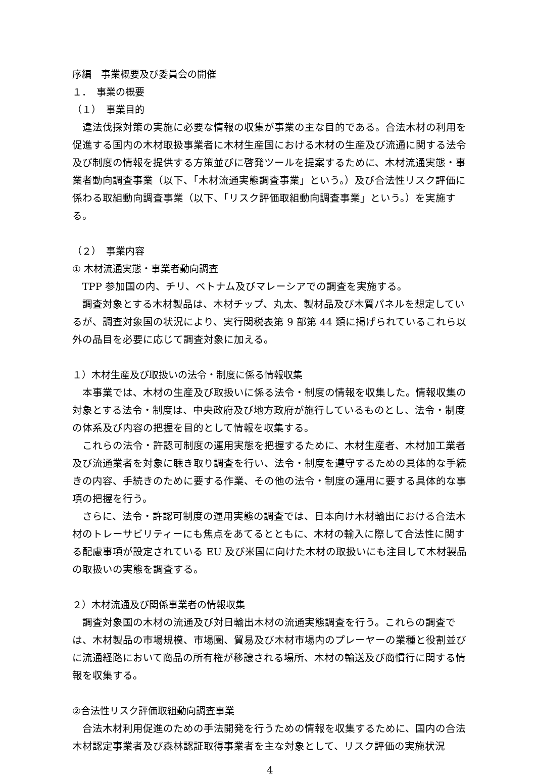序編　事業概要及び委員会の開催
１．　事業の概要
（１）　事業目的
違法伐採対策の実施に必要な情報の収集が事業の主な目的である。合法木材の利用を促進する国内の木材取扱事業者に木材生産国における木材の生産及び流通に関する法令及び制度の情報を提供する方策並びに啓発ツールを提案するために、木材流通実態・事業者動向調査事業（以下、「木材流通実態調査事業」という。）及び合法性リスク評価に係わる取組動向調査事業（以下、「リスク評価取組動向調査事業」という。）を実施する。
（２）　事業内容
① 木材流通実態・事業者動向調査
TPP 参加国の内、チリ、ベトナム及びマレーシアでの調査を実施する。
調査対象とする木材製品は、木材チップ、丸太、製材品及び木質パネルを想定しているが、調査対象国の状況により、実行関税表第 9 部第 44 類に掲げられているこれら以外の品目を必要に応じて調査対象に加える。
１）木材生産及び取扱いの法令・制度に係る情報収集
本事業では、木材の生産及び取扱いに係る法令・制度の情報を収集した。情報収集の対象とする法令・制度は、中央政府及び地方政府が施行しているものとし、法令・制度の体系及び内容の把握を目的として情報を収集する。
これらの法令・許認可制度の運用実態を把握するために、木材生産者、木材加工業者及び流通業者を対象に聴き取り調査を行い、法令・制度を遵守するための具体的な手続きの内容、手続きのために要する作業、その他の法令・制度の運用に要する具体的な事項の把握を行う。
さらに、法令・許認可制度の運用実態の調査では、日本向け木材輸出における合法木材のトレーサビリティーにも焦点をあてるとともに、木材の輸入に際して合法性に関する配慮事項が設定されている EU 及び米国に向けた木材の取扱いにも注目して木材製品の取扱いの実態を調査する。
２）木材流通及び関係事業者の情報収集
調査対象国の木材の流通及び対日輸出木材の流通実態調査を行う。これらの調査では、木材製品の市場規模、市場圏、貿易及び木材市場内のプレーヤーの業種と役割並びに流通経路において商品の所有権が移譲される場所、木材の輸送及び商慣行に関する情報を収集する。
②合法性リスク評価取組動向調査事業
合法木材利用促進のための手法開発を行うための情報を収集するために、国内の合法木材認定事業者及び森林認証取得事業者を主な対象として、リスク評価の実施状況
4